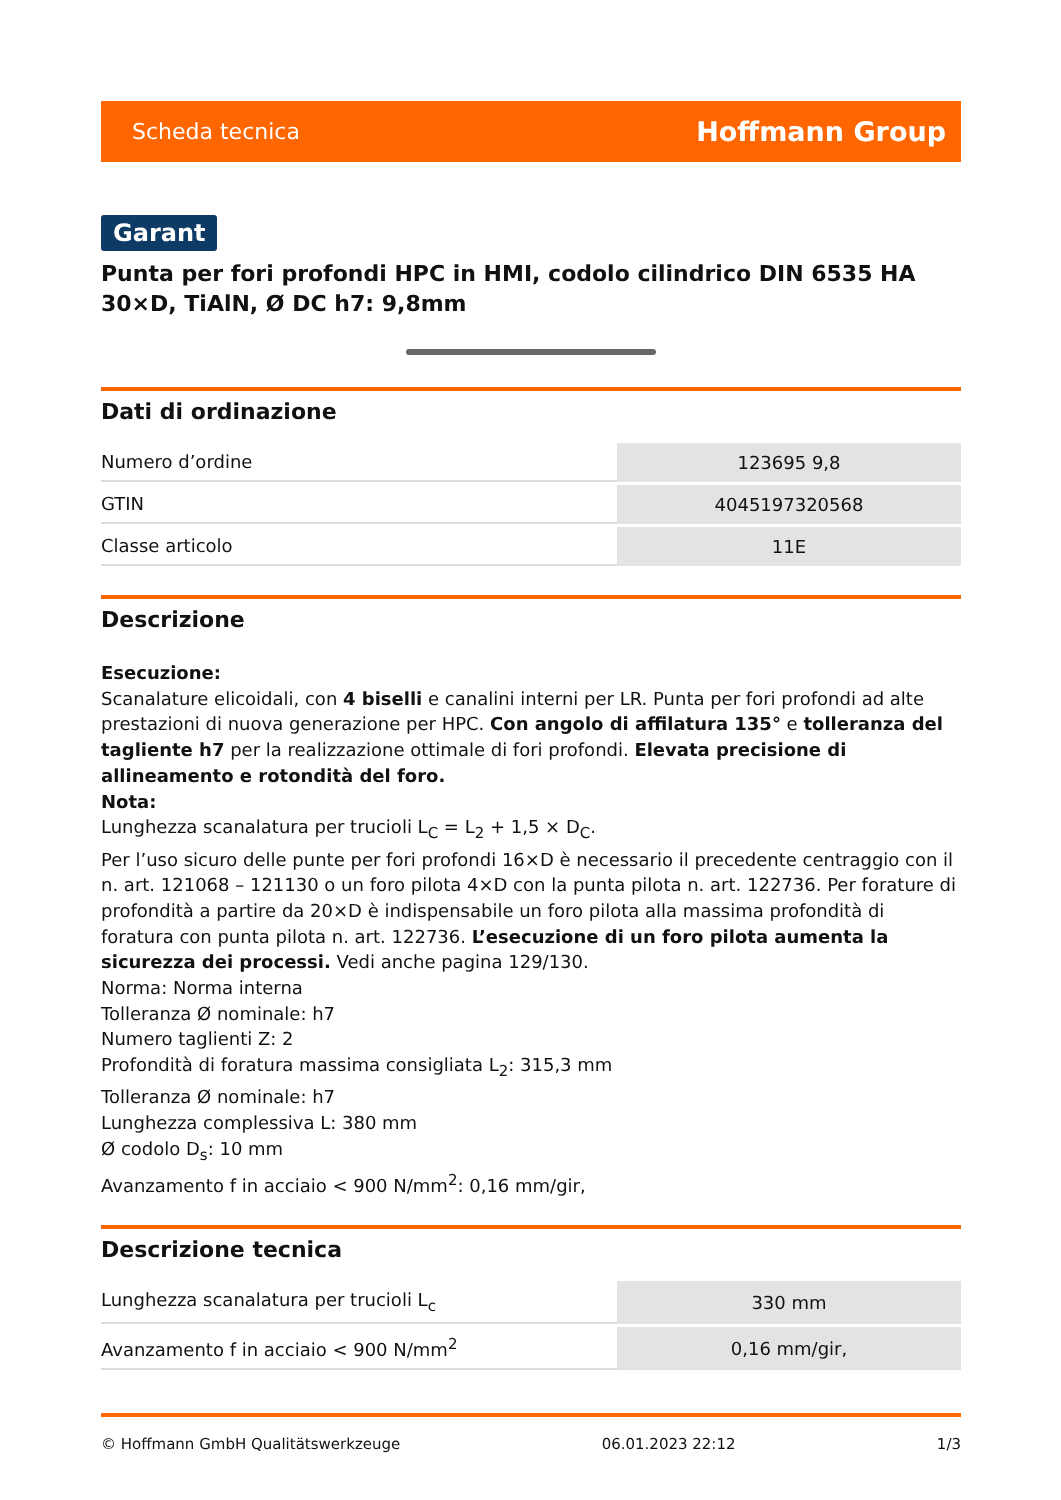Scheda tecnica Hoffmann Group
Garant
Punta per fori profondi HPC in HMI, codolo cilindrico DIN 6535 HA 30×D, TiAlN, Ø DC h7: 9,8mm
Dati di ordinazione
| Numero d’ordine | 123695 9,8 |
| GTIN | 4045197320568 |
| Classe articolo | 11E |
Descrizione
Esecuzione:
Scanalature elicoidali, con 4 biselli e canalini interni per LR. Punta per fori profondi ad alte prestazioni di nuova generazione per HPC. Con angolo di affilatura 135° e tolleranza del tagliente h7 per la realizzazione ottimale di fori profondi. Elevata precisione di allineamento e rotondità del foro.
Nota:
Lunghezza scanalatura per trucioli L<sub>C</sub> = L<sub>2</sub> + 1,5 × D<sub>C</sub>.
Per l’uso sicuro delle punte per fori profondi 16×D è necessario il precedente centraggio con il n. art. 121068 – 121130 o un foro pilota 4×D con la punta pilota n. art. 122736. Per forature di profondità a partire da 20×D è indispensabile un foro pilota alla massima profondità di foratura con punta pilota n. art. 122736. L’esecuzione di un foro pilota aumenta la sicurezza dei processi. Vedi anche pagina 129/130.
Norma: Norma interna
Tolleranza Ø nominale: h7
Numero taglienti Z: 2
Profondità di foratura massima consigliata L<sub>2</sub>: 315,3 mm
Tolleranza Ø nominale: h7
Lunghezza complessiva L: 380 mm
Ø codolo D<sub>s</sub>: 10 mm
Avanzamento f in acciaio < 900 N/mm<sup>2</sup>: 0,16 mm/gir,
Descrizione tecnica
| Lunghezza scanalatura per trucioli L<sub>c</sub> | 330 mm |
| Avanzamento f in acciaio < 900 N/mm<sup>2</sup> | 0,16 mm/gir, |
© Hoffmann GmbH Qualitätswerkzeuge 06.01.2023 22:12 1/3